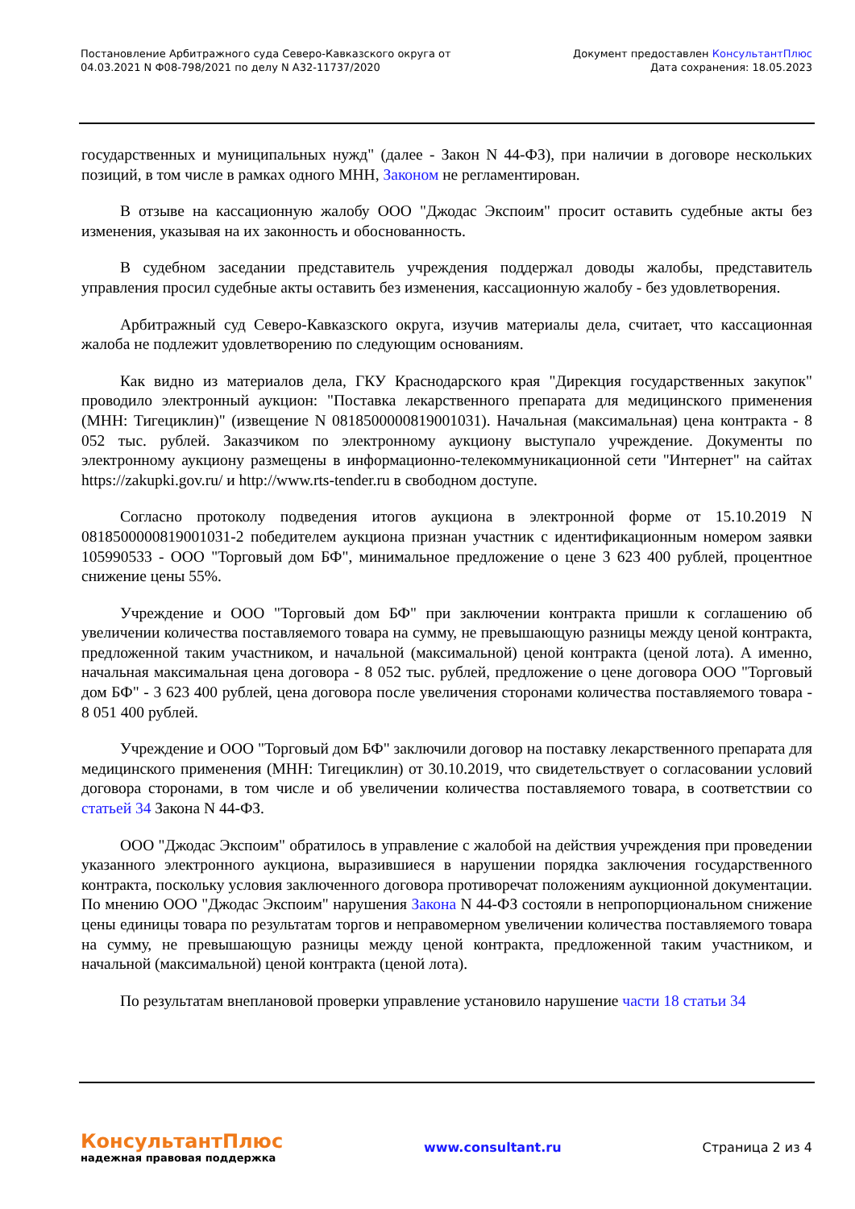Постановление Арбитражного суда Северо-Кавказского округа от
04.03.2021 N Ф08-798/2021 по делу N А32-11737/2020
Документ предоставлен КонсультантПлюс
Дата сохранения: 18.05.2023
государственных и муниципальных нужд" (далее - Закон N 44-ФЗ), при наличии в договоре нескольких позиций, в том числе в рамках одного МНН, Законом не регламентирован.
В отзыве на кассационную жалобу ООО "Джодас Экспоим" просит оставить судебные акты без изменения, указывая на их законность и обоснованность.
В судебном заседании представитель учреждения поддержал доводы жалобы, представитель управления просил судебные акты оставить без изменения, кассационную жалобу - без удовлетворения.
Арбитражный суд Северо-Кавказского округа, изучив материалы дела, считает, что кассационная жалоба не подлежит удовлетворению по следующим основаниям.
Как видно из материалов дела, ГКУ Краснодарского края "Дирекция государственных закупок" проводило электронный аукцион: "Поставка лекарственного препарата для медицинского применения (МНН: Тигециклин)" (извещение N 0818500000819001031). Начальная (максимальная) цена контракта - 8 052 тыс. рублей. Заказчиком по электронному аукциону выступало учреждение. Документы по электронному аукциону размещены в информационно-телекоммуникационной сети "Интернет" на сайтах https://zakupki.gov.ru/ и http://www.rts-tender.ru в свободном доступе.
Согласно протоколу подведения итогов аукциона в электронной форме от 15.10.2019 N 0818500000819001031-2 победителем аукциона признан участник с идентификационным номером заявки 105990533 - ООО "Торговый дом БФ", минимальное предложение о цене 3 623 400 рублей, процентное снижение цены 55%.
Учреждение и ООО "Торговый дом БФ" при заключении контракта пришли к соглашению об увеличении количества поставляемого товара на сумму, не превышающую разницы между ценой контракта, предложенной таким участником, и начальной (максимальной) ценой контракта (ценой лота). А именно, начальная максимальная цена договора - 8 052 тыс. рублей, предложение о цене договора ООО "Торговый дом БФ" - 3 623 400 рублей, цена договора после увеличения сторонами количества поставляемого товара - 8 051 400 рублей.
Учреждение и ООО "Торговый дом БФ" заключили договор на поставку лекарственного препарата для медицинского применения (МНН: Тигециклин) от 30.10.2019, что свидетельствует о согласовании условий договора сторонами, в том числе и об увеличении количества поставляемого товара, в соответствии со статьей 34 Закона N 44-ФЗ.
ООО "Джодас Экспоим" обратилось в управление с жалобой на действия учреждения при проведении указанного электронного аукциона, выразившиеся в нарушении порядка заключения государственного контракта, поскольку условия заключенного договора противоречат положениям аукционной документации. По мнению ООО "Джодас Экспоим" нарушения Закона N 44-ФЗ состояли в непропорциональном снижение цены единицы товара по результатам торгов и неправомерном увеличении количества поставляемого товара на сумму, не превышающую разницы между ценой контракта, предложенной таким участником, и начальной (максимальной) ценой контракта (ценой лота).
По результатам внеплановой проверки управление установило нарушение части 18 статьи 34
КонсультантПлюс
надежная правовая поддержка
www.consultant.ru Страница 2 из 4